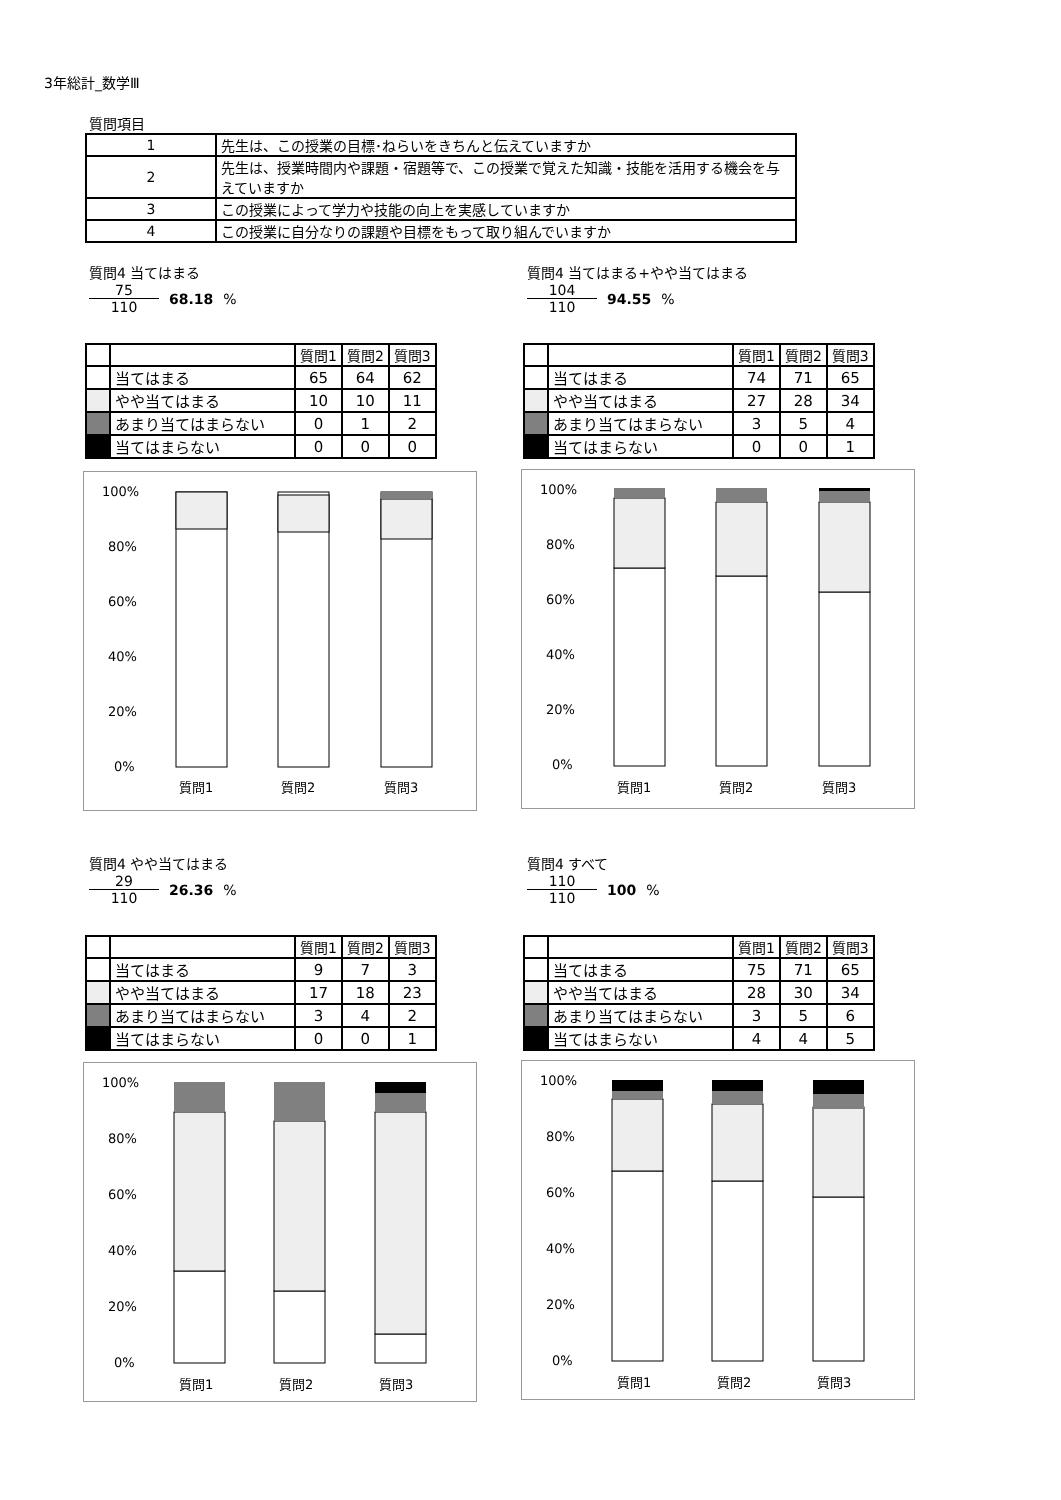3年総計_数学Ⅲ
質問項目
| 1 | 先生は、この授業の目標･ねらいをきちんと伝えていますか |
| 2 | 先生は、授業時間内や課題・宿題等で、この授業で覚えた知識・技能を活用する機会を与えていますか |
| 3 | この授業によって学力や技能の向上を実感していますか |
| 4 | この授業に自分なりの課題や目標をもって取り組んでいますか |
質問4 当てはまる
75
110
68.18 %
質問4 当てはまる+やや当てはまる
104
110
94.55 %
| | | 質問1 | 質問2 | 質問3 |
| | 当てはまる | 65 | 64 | 62 |
| | やや当てはまる | 10 | 10 | 11 |
| | あまり当てはまらない | 0 | 1 | 2 |
| | 当てはまらない | 0 | 0 | 0 |
| | | 質問1 | 質問2 | 質問3 |
| | 当てはまる | 74 | 71 | 65 |
| | やや当てはまる | 27 | 28 | 34 |
| | あまり当てはまらない | 3 | 5 | 4 |
| | 当てはまらない | 0 | 0 | 1 |
100%
80%
60%
40%
20%
0%
質問1
質問2
質問3
100%
80%
60%
40%
20%
0%
質問1
質問2
質問3
質問4 やや当てはまる
29
110
26.36 %
質問4 すべて
110
110
100 %
| | | 質問1 | 質問2 | 質問3 |
| | 当てはまる | 9 | 7 | 3 |
| | やや当てはまる | 17 | 18 | 23 |
| | あまり当てはまらない | 3 | 4 | 2 |
| | 当てはまらない | 0 | 0 | 1 |
| | | 質問1 | 質問2 | 質問3 |
| | 当てはまる | 75 | 71 | 65 |
| | やや当てはまる | 28 | 30 | 34 |
| | あまり当てはまらない | 3 | 5 | 6 |
| | 当てはまらない | 4 | 4 | 5 |
100%
80%
60%
40%
20%
0%
質問1
質問2
質問3
100%
80%
60%
40%
20%
0%
質問1
質問2
質問3